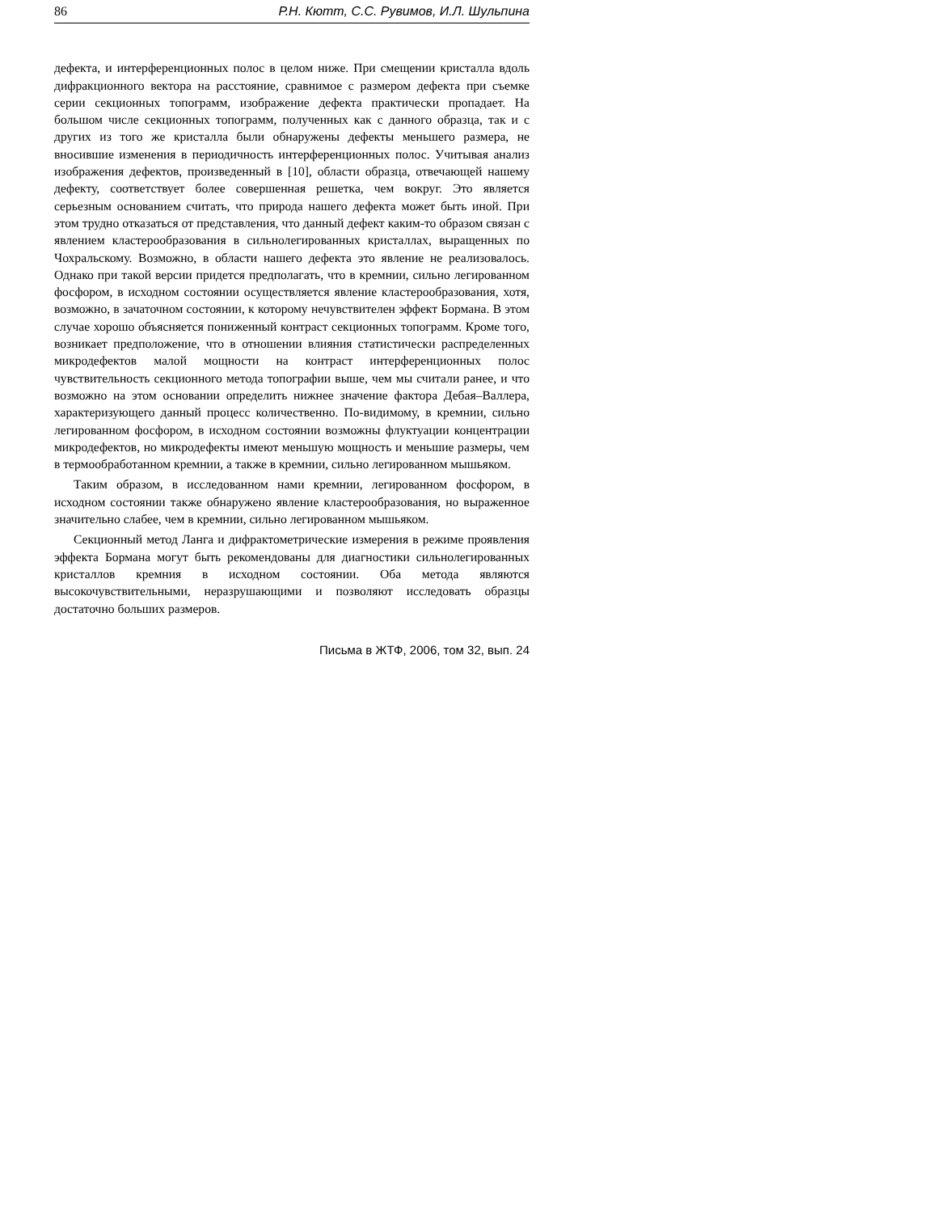86 Р.Н. Кютт, С.С. Рувимов, И.Л. Шульпина
дефекта, и интерференционных полос в целом ниже. При смещении кристалла вдоль дифракционного вектора на расстояние, сравнимое с размером дефекта при съемке серии секционных топограмм, изображение дефекта практически пропадает. На большом числе секционных топограмм, полученных как с данного образца, так и с других из того же кристалла были обнаружены дефекты меньшего размера, не вносившие изменения в периодичность интерференционных полос. Учитывая анализ изображения дефектов, произведенный в [10], области образца, отвечающей нашему дефекту, соответствует более совершенная решетка, чем вокруг. Это является серьезным основанием считать, что природа нашего дефекта может быть иной. При этом трудно отказаться от представления, что данный дефект каким-то образом связан с явлением кластерообразования в сильнолегированных кристаллах, выращенных по Чохральскому. Возможно, в области нашего дефекта это явление не реализовалось. Однако при такой версии придется предполагать, что в кремнии, сильно легированном фосфором, в исходном состоянии осуществляется явление кластерообразования, хотя, возможно, в зачаточном состоянии, к которому нечувствителен эффект Бормана. В этом случае хорошо объясняется пониженный контраст секционных топограмм. Кроме того, возникает предположение, что в отношении влияния статистически распределенных микродефектов малой мощности на контраст интерференционных полос чувствительность секционного метода топографии выше, чем мы считали ранее, и что возможно на этом основании определить нижнее значение фактора Дебая–Валлера, характеризующего данный процесс количественно. По-видимому, в кремнии, сильно легированном фосфором, в исходном состоянии возможны флуктуации концентрации микродефектов, но микродефекты имеют меньшую мощность и меньшие размеры, чем в термообработанном кремнии, а также в кремнии, сильно легированном мышьяком.
Таким образом, в исследованном нами кремнии, легированном фосфором, в исходном состоянии также обнаружено явление кластерообразования, но выраженное значительно слабее, чем в кремнии, сильно легированном мышьяком.
Секционный метод Ланга и дифрактометрические измерения в режиме проявления эффекта Бормана могут быть рекомендованы для диагностики сильнолегированных кристаллов кремния в исходном состоянии. Оба метода являются высокочувствительными, неразрушающими и позволяют исследовать образцы достаточно больших размеров.
Письма в ЖТФ, 2006, том 32, вып. 24